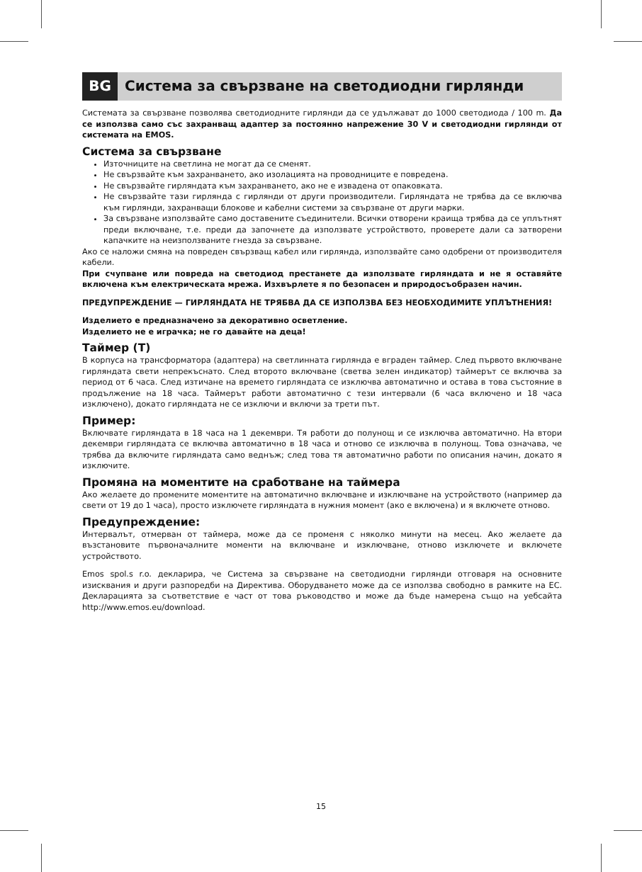BG
Система за свързване на светодиодни гирлянди
Системата за свързване позволява светодиодните гирлянди да се удължават до 1000 светодиода / 100 m. Да се използва само със захранващ адаптер за постоянно напрежение 30 V и светодиодни гирлянди от системата на EMOS.
Система за свързване
Източниците на светлина не могат да се сменят.
Не свързвайте към захранването, ако изолацията на проводниците е повредена.
Не свързвайте гирляндата към захранването, ако не е извадена от опаковката.
Не свързвайте тази гирлянда с гирлянди от други производители. Гирляндата не трябва да се включва към гирлянди, захранващи блокове и кабелни системи за свързване от други марки.
За свързване използвайте само доставените съединители. Всички отворени краища трябва да се уплътнят преди включване, т.е. преди да започнете да използвате устройството, проверете дали са затворени капачките на неизползваните гнезда за свързване.
Ако се наложи смяна на повреден свързващ кабел или гирлянда, използвайте само одобрени от производителя кабели.
При счупване или повреда на светодиод престанете да използвате гирляндата и не я оставяйте включена към електрическата мрежа. Изхвърлете я по безопасен и природосъобразен начин.
ПРЕДУПРЕЖДЕНИЕ — ГИРЛЯНДАТА НЕ ТРЯБВА ДА СЕ ИЗПОЛЗВА БЕЗ НЕОБХОДИМИТЕ УПЛЪТНЕНИЯ!
Изделието е предназначено за декоративно осветление.
Изделието не е играчка; не го давайте на деца!
Таймер (T)
В корпуса на трансформатора (адаптера) на светлинната гирлянда е вграден таймер. След първото включване гирляндата свети непрекъснато. След второто включване (светва зелен индикатор) таймерът се включва за период от 6 часа. След изтичане на времето гирляндата се изключва автоматично и остава в това състояние в продължение на 18 часа. Таймерът работи автоматично с тези интервали (6 часа включено и 18 часа изключено), докато гирляндата не се изключи и включи за трети път.
Пример:
Включвате гирляндата в 18 часа на 1 декември. Тя работи до полунощ и се изключва автоматично. На втори декември гирляндата се включва автоматично в 18 часа и отново се изключва в полунощ. Това означава, че трябва да включите гирляндата само веднъж; след това тя автоматично работи по описания начин, докато я изключите.
Промяна на моментите на сработване на таймера
Ако желаете до промените моментите на автоматично включване и изключване на устройството (например да свети от 19 до 1 часа), просто изключете гирляндата в нужния момент (ако е включена) и я включете отново.
Предупреждение:
Интервалът, отмерван от таймера, може да се променя с няколко минути на месец. Ако желаете да възстановите първоначалните моменти на включване и изключване, отново изключете и включете устройството.
Emos spol.s r.o. декларира, че Система за свързване на светодиодни гирлянди отговаря на основните изисквания и други разпоредби на Директива. Оборудването може да се използва свободно в рамките на ЕС. Декларацията за съответствие е част от това ръководство и може да бъде намерена също на уебсайта http://www.emos.eu/download.
15